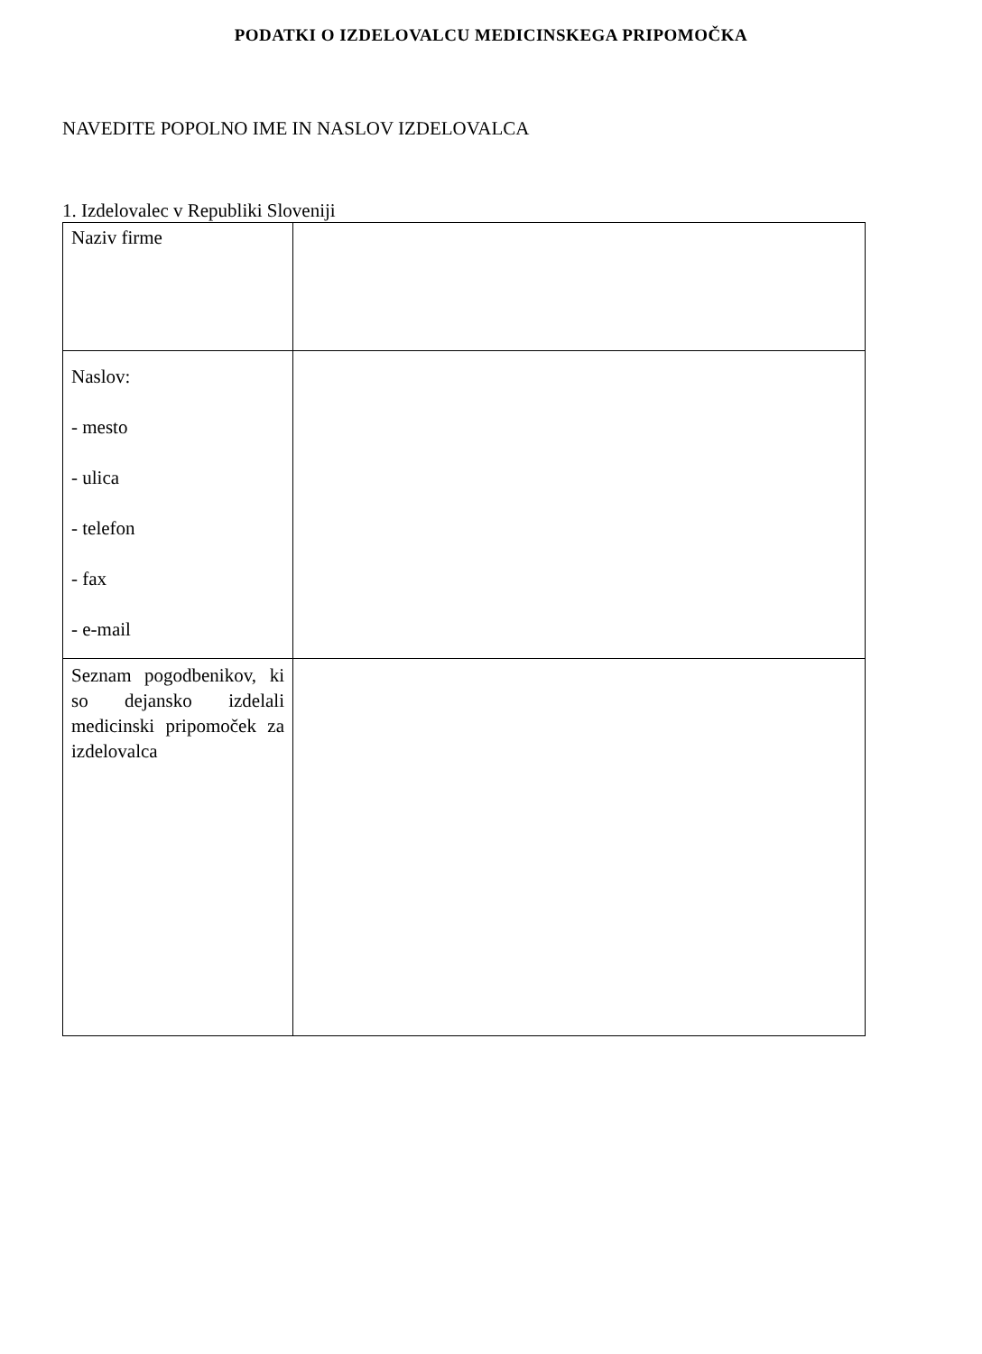PODATKI O IZDELOVALCU MEDICINSKEGA PRIPOMOČKA
NAVEDITE POPOLNO IME IN NASLOV IZDELOVALCA
1. Izdelovalec v Republiki Sloveniji
| Naziv firme | |
| Naslov: - mesto - ulica - telefon - fax - e-mail | |
| Seznam pogodbenikov, ki so dejansko izdelali medicinski pripomoček za izdelovalca | |